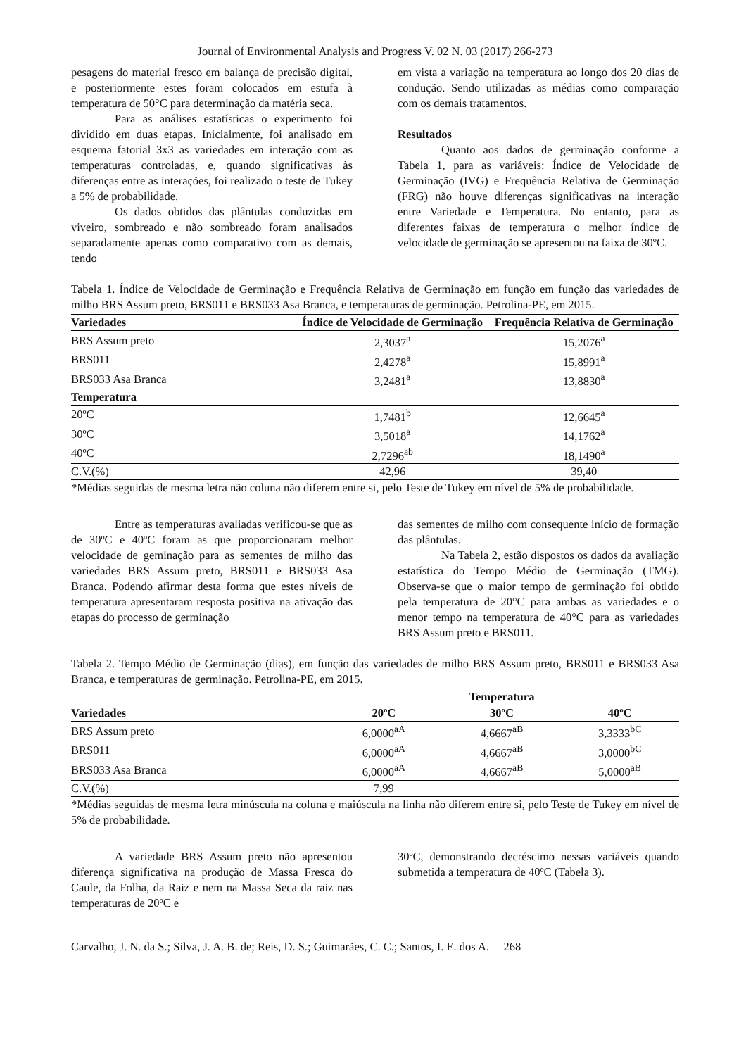Journal of Environmental Analysis and Progress V. 02 N. 03 (2017) 266-273
pesagens do material fresco em balança de precisão digital, e posteriormente estes foram colocados em estufa à temperatura de 50°C para determinação da matéria seca.
Para as análises estatísticas o experimento foi dividido em duas etapas. Inicialmente, foi analisado em esquema fatorial 3x3 as variedades em interação com as temperaturas controladas, e, quando significativas às diferenças entre as interações, foi realizado o teste de Tukey a 5% de probabilidade.
Os dados obtidos das plântulas conduzidas em viveiro, sombreado e não sombreado foram analisados separadamente apenas como comparativo com as demais, tendo
em vista a variação na temperatura ao longo dos 20 dias de condução. Sendo utilizadas as médias como comparação com os demais tratamentos.
Resultados
Quanto aos dados de germinação conforme a Tabela 1, para as variáveis: Índice de Velocidade de Germinação (IVG) e Frequência Relativa de Germinação (FRG) não houve diferenças significativas na interação entre Variedade e Temperatura. No entanto, para as diferentes faixas de temperatura o melhor índice de velocidade de germinação se apresentou na faixa de 30ºC.
Tabela 1. Índice de Velocidade de Germinação e Frequência Relativa de Germinação em função em função das variedades de milho BRS Assum preto, BRS011 e BRS033 Asa Branca, e temperaturas de germinação. Petrolina-PE, em 2015.
| Variedades | Índice de Velocidade de Germinação | Frequência Relativa de Germinação |
| --- | --- | --- |
| BRS Assum preto | 2,3037<sup>a</sup> | 15,2076<sup>a</sup> |
| BRS011 | 2,4278<sup>a</sup> | 15,8991<sup>a</sup> |
| BRS033 Asa Branca | 3,2481<sup>a</sup> | 13,8830<sup>a</sup> |
| Temperatura | | |
| 20ºC | 1,7481<sup>b</sup> | 12,6645<sup>a</sup> |
| 30ºC | 3,5018<sup>a</sup> | 14,1762<sup>a</sup> |
| 40ºC | 2,7296<sup>ab</sup> | 18,1490<sup>a</sup> |
| C.V.(%) | 42,96 | 39,40 |
*Médias seguidas de mesma letra não coluna não diferem entre si, pelo Teste de Tukey em nível de 5% de probabilidade.
Entre as temperaturas avaliadas verificou-se que as de 30ºC e 40ºC foram as que proporcionaram melhor velocidade de geminação para as sementes de milho das variedades BRS Assum preto, BRS011 e BRS033 Asa Branca. Podendo afirmar desta forma que estes níveis de temperatura apresentaram resposta positiva na ativação das etapas do processo de germinação
das sementes de milho com consequente início de formação das plântulas.
Na Tabela 2, estão dispostos os dados da avaliação estatística do Tempo Médio de Germinação (TMG). Observa-se que o maior tempo de germinação foi obtido pela temperatura de 20°C para ambas as variedades e o menor tempo na temperatura de 40°C para as variedades BRS Assum preto e BRS011.
Tabela 2. Tempo Médio de Germinação (dias), em função das variedades de milho BRS Assum preto, BRS011 e BRS033 Asa Branca, e temperaturas de germinação. Petrolina-PE, em 2015.
| | Temperatura | | |
| --- | --- | --- | --- |
| Variedades | 20ºC | 30ºC | 40ºC |
| BRS Assum preto | 6,0000<sup>aA</sup> | 4,6667<sup>aB</sup> | 3,3333<sup>bC</sup> |
| BRS011 | 6,0000<sup>aA</sup> | 4,6667<sup>aB</sup> | 3,0000<sup>bC</sup> |
| BRS033 Asa Branca | 6,0000<sup>aA</sup> | 4,6667<sup>aB</sup> | 5,0000<sup>aB</sup> |
| C.V.(%) | 7,99 | | |
*Médias seguidas de mesma letra minúscula na coluna e maiúscula na linha não diferem entre si, pelo Teste de Tukey em nível de 5% de probabilidade.
A variedade BRS Assum preto não apresentou diferença significativa na produção de Massa Fresca do Caule, da Folha, da Raiz e nem na Massa Seca da raiz nas temperaturas de 20ºC e
30ºC, demonstrando decréscimo nessas variáveis quando submetida a temperatura de 40ºC (Tabela 3).
Carvalho, J. N. da S.; Silva, J. A. B. de; Reis, D. S.; Guimarães, C. C.; Santos, I. E. dos A. 268